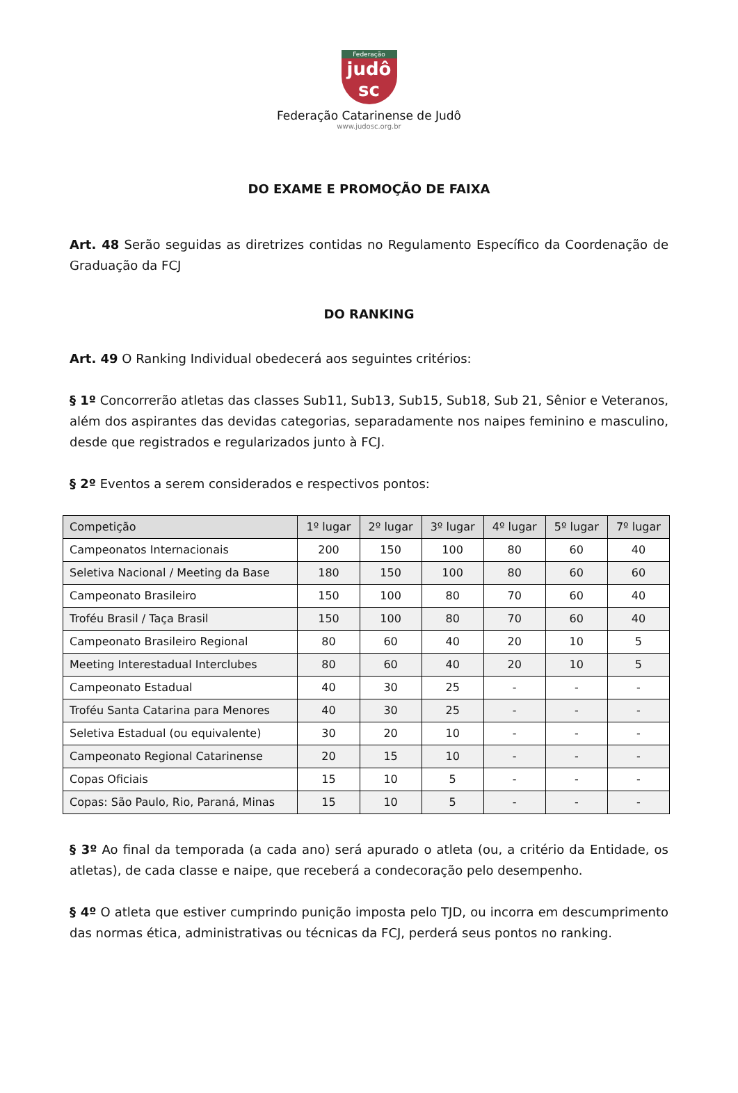Federação
judô
sc
Federação Catarinense de Judô
www.judosc.org.br
DO EXAME E PROMOÇÃO DE FAIXA
Art. 48 Serão seguidas as diretrizes contidas no Regulamento Específico da Coordenação de Graduação da FCJ
DO RANKING
Art. 49 O Ranking Individual obedecerá aos seguintes critérios:
§ 1º Concorrerão atletas das classes Sub11, Sub13, Sub15, Sub18, Sub 21, Sênior e Veteranos, além dos aspirantes das devidas categorias, separadamente nos naipes feminino e masculino, desde que registrados e regularizados junto à FCJ.
§ 2º Eventos a serem considerados e respectivos pontos:
| Competição | 1º lugar | 2º lugar | 3º lugar | 4º lugar | 5º lugar | 7º lugar |
| --- | --- | --- | --- | --- | --- | --- |
| Campeonatos Internacionais | 200 | 150 | 100 | 80 | 60 | 40 |
| Seletiva Nacional / Meeting da Base | 180 | 150 | 100 | 80 | 60 | 60 |
| Campeonato Brasileiro | 150 | 100 | 80 | 70 | 60 | 40 |
| Troféu Brasil / Taça Brasil | 150 | 100 | 80 | 70 | 60 | 40 |
| Campeonato Brasileiro Regional | 80 | 60 | 40 | 20 | 10 | 5 |
| Meeting Interestadual Interclubes | 80 | 60 | 40 | 20 | 10 | 5 |
| Campeonato Estadual | 40 | 30 | 25 | - | - | - |
| Troféu Santa Catarina para Menores | 40 | 30 | 25 | - | - | - |
| Seletiva Estadual (ou equivalente) | 30 | 20 | 10 | - | - | - |
| Campeonato Regional Catarinense | 20 | 15 | 10 | - | - | - |
| Copas Oficiais | 15 | 10 | 5 | - | - | - |
| Copas: São Paulo, Rio, Paraná, Minas | 15 | 10 | 5 | - | - | - |
§ 3º Ao final da temporada (a cada ano) será apurado o atleta (ou, a critério da Entidade, os atletas), de cada classe e naipe, que receberá a condecoração pelo desempenho.
§ 4º O atleta que estiver cumprindo punição imposta pelo TJD, ou incorra em descumprimento das normas ética, administrativas ou técnicas da FCJ, perderá seus pontos no ranking.